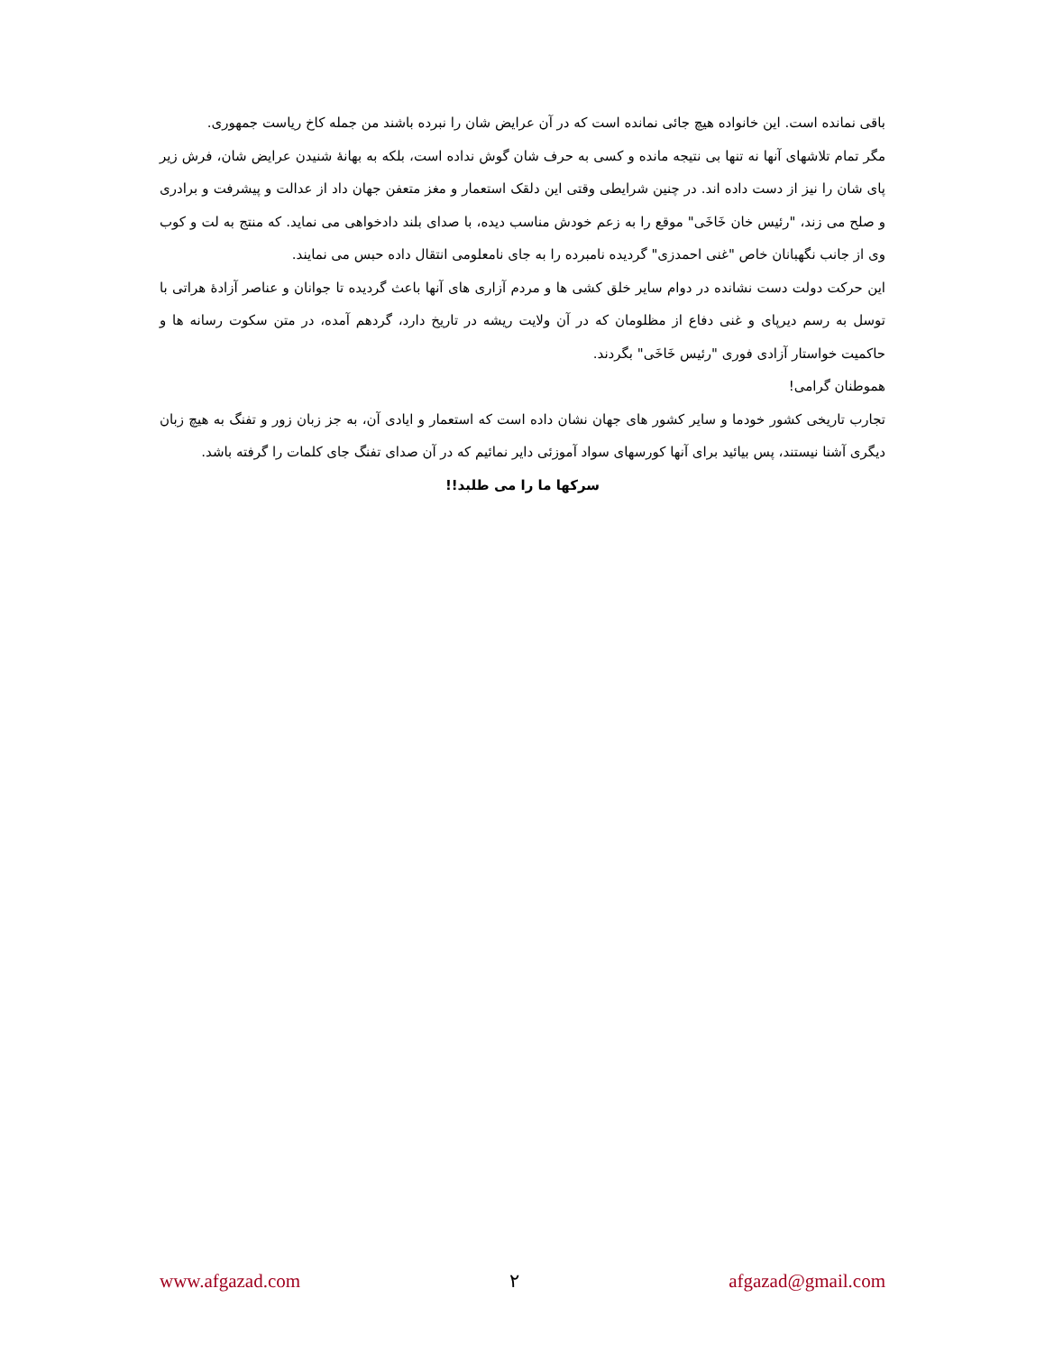باقی نمانده است. این خانواده هیچ جائی نمانده است که در آن عرایض شان را نبرده باشند من جمله کاخ ریاست جمهوری.
مگر تمام تلاشهای آنها نه تنها بی نتیجه مانده و کسی به حرف شان گوش نداده است، بلکه به بهانهٔ شنیدن عرایض شان، فرش زیر پای شان را نیز از دست داده اند. در چنین شرایطی وقتی این دلقک استعمار و مغز متعفن جهان داد از عدالت و پیشرفت و برادری و صلح می زند، "رئیس خان خَاخَی" موقع را به زعم خودش مناسب دیده، با صدای بلند دادخواهی می نماید. که منتج به لت و کوب وی از جانب نگهبانان خاص "غنی احمدزی" گردیده نامبرده را به جای نامعلومی انتقال داده حبس می نمایند.
این حرکت دولت دست نشانده در دوام سایر خلق کشی ها و مردم آزاری های آنها باعث گردیده تا جوانان و عناصر آزادهٔ هراتی با توسل به رسم دیرپای و غنی دفاع از مظلومان که در آن ولایت ریشه در تاریخ دارد، گردهم آمده، در متن سکوت رسانه ها و حاکمیت خواستار آزادی فوری "رئیس خَاخَی" بگردند.
هموطنان گرامی!
تجارب تاریخی کشور خودما و سایر کشور های جهان نشان داده است که استعمار و ایادی آن، به جز زبان زور و تفنگ به هیچ زبان دیگری آشنا نیستند، پس بیائید برای آنها کورسهای سواد آموزئی دایر نمائیم که در آن صدای تفنگ جای کلمات را گرفته باشد.
سرکها ما را می طلبد!!
www.afgazad.com ٢ afgazad@gmail.com